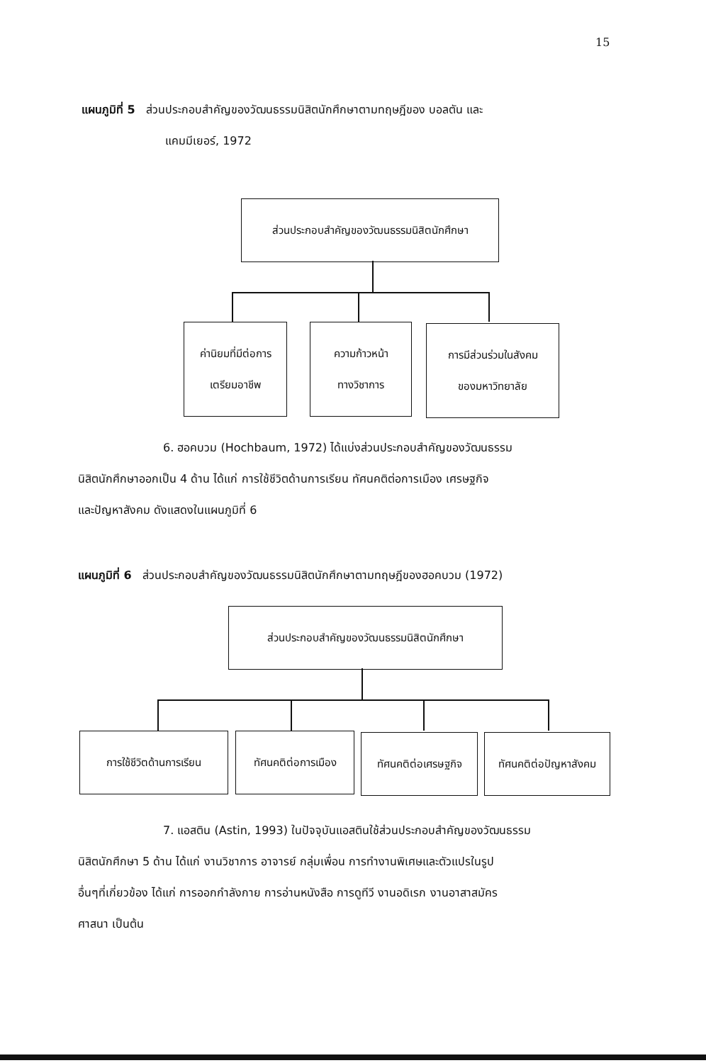15
แผนภูมิที่ 5 ส่วนประกอบสำคัญของวัฒนธรรมนิสิตนักศึกษาตามทฤษฎีของ บอลตัน และ
แคมมีเยอร์, 1972
ส่วนประกอบสำคัญของวัฒนธรรมนิสิตนักศึกษา
ค่านิยมที่มีต่อการ
เตรียมอาชีพ
ความก้าวหน้า
ทางวิชาการ
การมีส่วนร่วมในสังคม
ของมหาวิทยาลัย
6. ฮอคบวม (Hochbaum, 1972) ได้แบ่งส่วนประกอบสำคัญของวัฒนธรรม
นิสิตนักศึกษาออกเป็น 4 ด้าน ได้แก่ การใช้ชีวิตด้านการเรียน ทัศนคติต่อการเมือง เศรษฐกิจ
และปัญหาสังคม ดังแสดงในแผนภูมิที่ 6
แผนภูมิที่ 6 ส่วนประกอบสำคัญของวัฒนธรรมนิสิตนักศึกษาตามทฤษฎีของฮอคบวม (1972)
ส่วนประกอบสำคัญของวัฒนธรรมนิสิตนักศึกษา
การใช้ชีวิตด้านการเรียน ทัศนคติต่อการเมือง ทัศนคติต่อเศรษฐกิจ
ทัศนคติต่อปัญหาสังคม
7. แอสติน (Astin, 1993) ในปัจจุบันแอสตินใช้ส่วนประกอบสำคัญของวัฒนธรรม
นิสิตนักศึกษา 5 ด้าน ได้แก่ งานวิชาการ อาจารย์ กลุ่มเพื่อน การทำงานพิเศษและตัวแปรในรูป
อื่นๆที่เกี่ยวข้อง ได้แก่ การออกกำลังกาย การอ่านหนังสือ การดูทีวี งานอดิเรก งานอาสาสมัคร
ศาสนา เป็นต้น